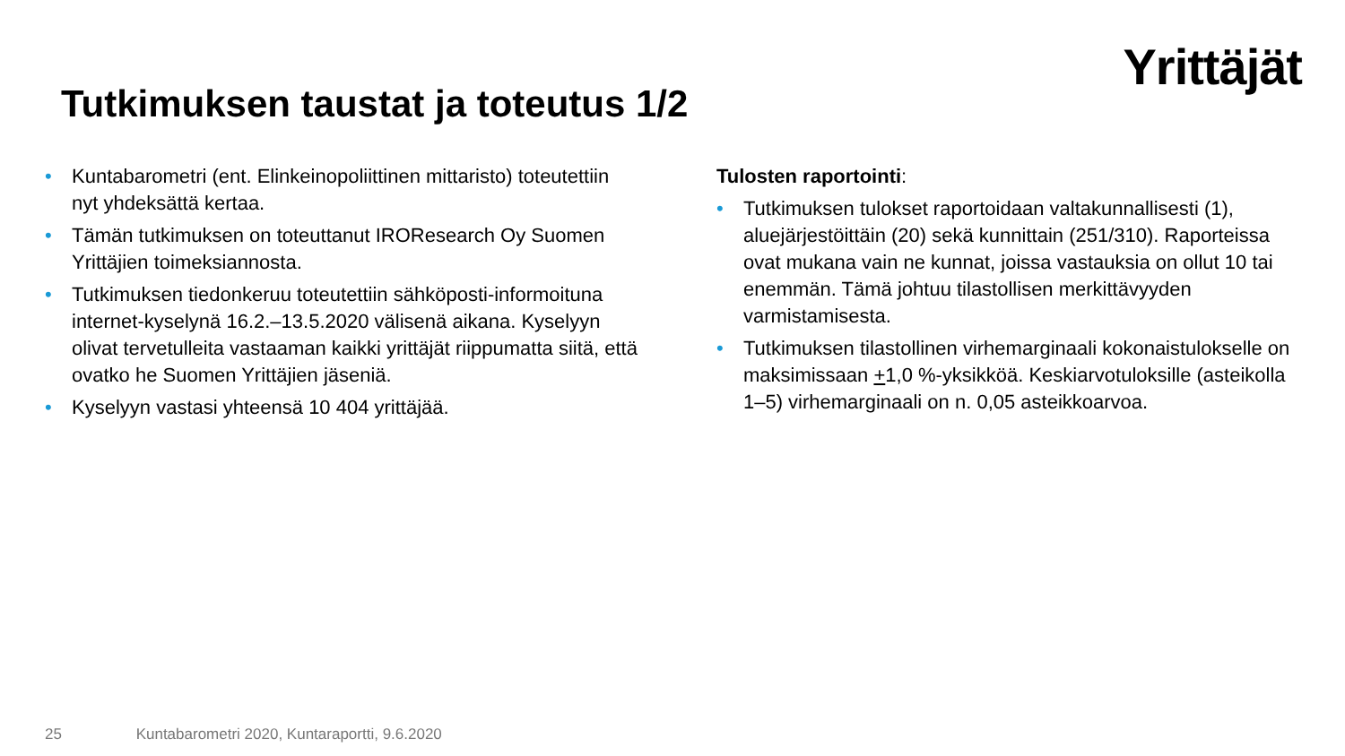Yrittäjät
Tutkimuksen taustat ja toteutus 1/2
• Kuntabarometri (ent. Elinkeinopoliittinen mittaristo) toteutettiin nyt yhdeksättä kertaa.
• Tämän tutkimuksen on toteuttanut IROResearch Oy Suomen Yrittäjien toimeksiannosta.
• Tutkimuksen tiedonkeruu toteutettiin sähköposti-informoituna internet-kyselynä 16.2.–13.5.2020 välisenä aikana. Kyselyyn olivat tervetulleita vastaaman kaikki yrittäjät riippumatta siitä, että ovatko he Suomen Yrittäjien jäseniä.
• Kyselyyn vastasi yhteensä 10 404 yrittäjää.
Tulosten raportointi:
• Tutkimuksen tulokset raportoidaan valtakunnallisesti (1), aluejärjestöittäin (20) sekä kunnittain (251/310). Raporteissa ovat mukana vain ne kunnat, joissa vastauksia on ollut 10 tai enemmän. Tämä johtuu tilastollisen merkittävyyden varmistamisesta.
• Tutkimuksen tilastollinen virhemarginaali kokonaistulokselle on maksimissaan +1,0 %-yksikköä. Keskiarvotuloksille (asteikolla 1–5) virhemarginaali on n. 0,05 asteikkoarvoa.
25 Kuntabarometri 2020, Kuntaraportti, 9.6.2020